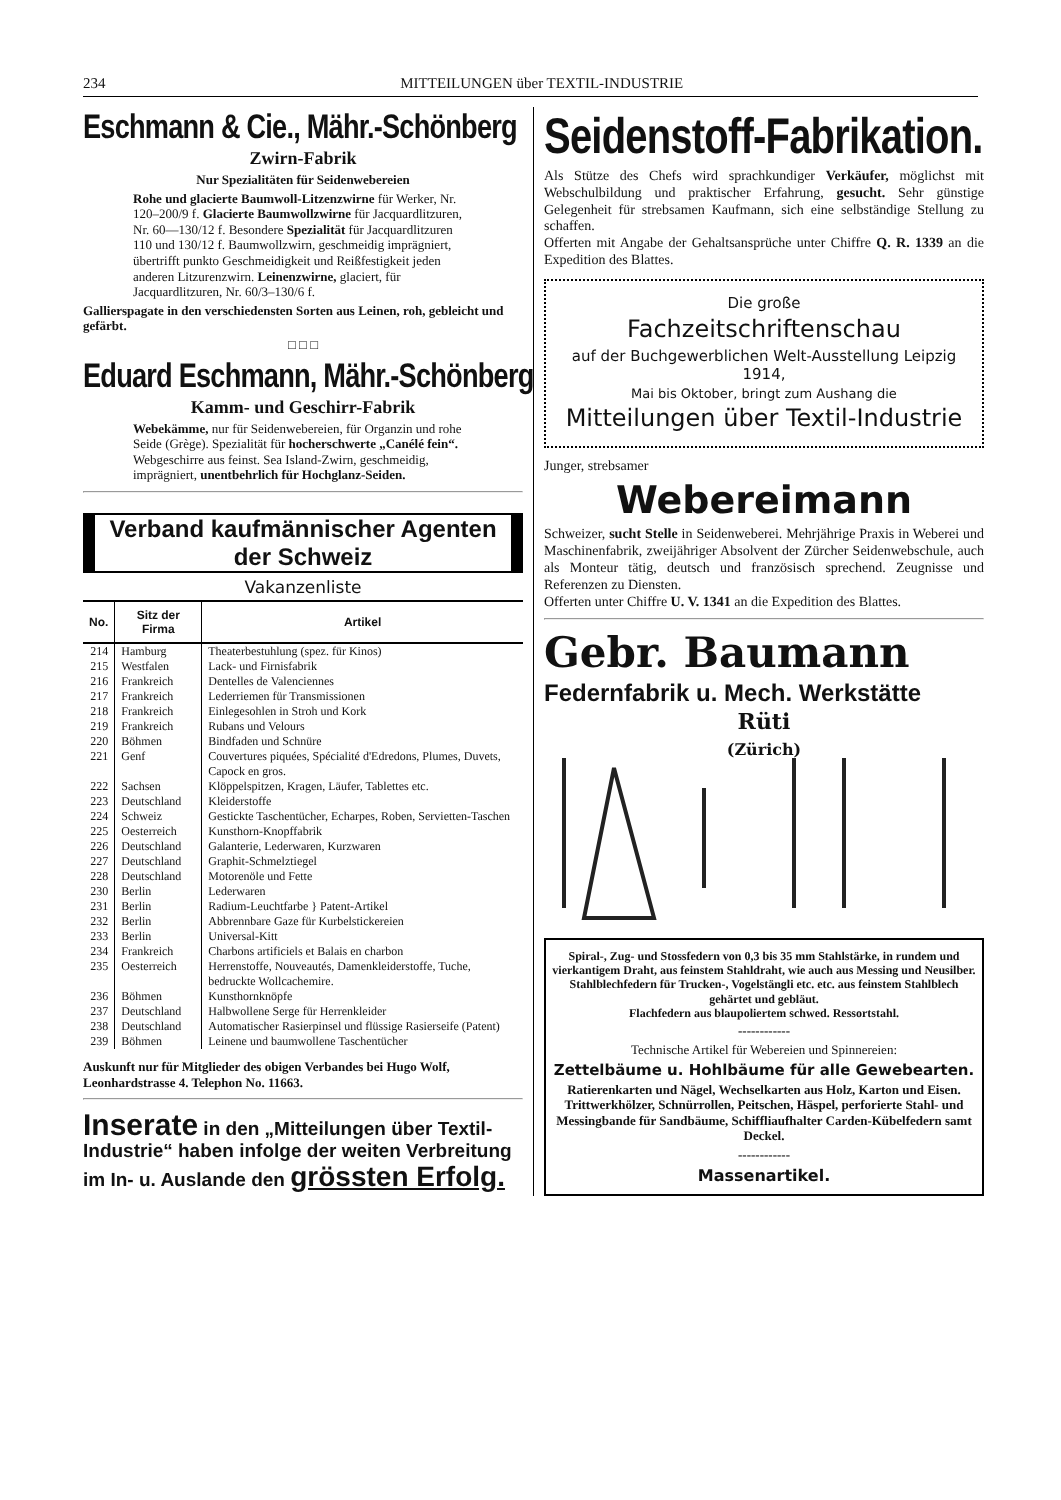234 MITTEILUNGEN über TEXTIL-INDUSTRIE
Eschmann & Cie., Mähr.-Schönberg
Zwirn-Fabrik
Nur Spezialitäten für Seidenwebereien
Rohe und glacierte Baumwoll-Litzenzwirne für Werker, Nr. 120–200/9 f. Glacierte Baumwollzwirne für Jacquardlitzuren, Nr. 60—130/12 f. Besondere Spezialität für Jacquardlitzuren 110 und 130/12 f. Baumwollzwirn, geschmeidig imprägniert, übertrifft punkto Geschmeidigkeit und Reißfestigkeit jeden anderen Litzurenzwirn. Leinenzwirne, glaciert, für Jacquardlitzuren, Nr. 60/3–130/6 f.
Gallierspagate in den verschiedensten Sorten aus Leinen, roh, gebleicht und gefärbt.
□ □ □
Eduard Eschmann, Mähr.-Schönberg
Kamm- und Geschirr-Fabrik
Webekämme, nur für Seidenwebereien, für Organzin und rohe Seide (Grège). Spezialität für hocherschwerte „Canélé fein“. Webgeschirre aus feinst. Sea Island-Zwirn, geschmeidig, imprägniert, unentbehrlich für Hochglanz-Seiden.
Verband kaufmännischer Agenten der Schweiz
Vakanzenliste
| No. | Sitz der Firma | Artikel |
| --- | --- | --- |
| 214 | Hamburg | Theaterbestuhlung (spez. für Kinos) |
| 215 | Westfalen | Lack- und Firnisfabrik |
| 216 | Frankreich | Dentelles de Valenciennes |
| 217 | Frankreich | Lederriemen für Transmissionen |
| 218 | Frankreich | Einlegesohlen in Stroh und Kork |
| 219 | Frankreich | Rubans und Velours |
| 220 | Böhmen | Bindfaden und Schnüre |
| 221 | Genf | Couvertures piquées, Spécialité d'Edredons, Plumes, Duvets, Capock en gros. |
| 222 | Sachsen | Klöppelspitzen, Kragen, Läufer, Tablettes etc. |
| 223 | Deutschland | Kleiderstoffe |
| 224 | Schweiz | Gestickte Taschentücher, Echarpes, Roben, Servietten-Taschen |
| 225 | Oesterreich | Kunsthorn-Knopffabrik |
| 226 | Deutschland | Galanterie, Lederwaren, Kurzwaren |
| 227 | Deutschland | Graphit-Schmelztiegel |
| 228 | Deutschland | Motorenöle und Fette |
| 230 | Berlin | Lederwaren |
| 231 | Berlin | Radium-Leuchtfarbe } Patent-Artikel |
| 232 | Berlin | Abbrennbare Gaze für Kurbelstickereien |
| 233 | Berlin | Universal-Kitt |
| 234 | Frankreich | Charbons artificiels et Balais en charbon |
| 235 | Oesterreich | Herrenstoffe, Nouveautés, Damenkleiderstoffe, Tuche, bedruckte Wollcachemire. |
| 236 | Böhmen | Kunsthornknöpfe |
| 237 | Deutschland | Halbwollene Serge für Herrenkleider |
| 238 | Deutschland | Automatischer Rasierpinsel und flüssige Rasierseife (Patent) |
| 239 | Böhmen | Leinene und baumwollene Taschentücher |
Auskunft nur für Mitglieder des obigen Verbandes bei Hugo Wolf, Leonhardstrasse 4. Telephon No. 11663.
Inserate in den „Mitteilungen über Textil-Industrie“ haben infolge der weiten Verbreitung im In- u. Auslande den grössten Erfolg.
Seidenstoff-Fabrikation.
Als Stütze des Chefs wird sprachkundiger Verkäufer, möglichst mit Webschulbildung und praktischer Erfahrung, gesucht. Sehr günstige Gelegenheit für strebsamen Kaufmann, sich eine selbständige Stellung zu schaffen.
Offerten mit Angabe der Gehaltsansprüche unter Chiffre Q. R. 1339 an die Expedition des Blattes.
Die große
Fachzeitschriftenschau
auf der Buchgewerblichen Welt-Ausstellung Leipzig 1914,
Mai bis Oktober, bringt zum Aushang die
Mitteilungen über Textil-Industrie
Junger, strebsamer
Webereimann
Schweizer, sucht Stelle in Seidenweberei. Mehrjährige Praxis in Weberei und Maschinenfabrik, zweijähriger Absolvent der Zürcher Seidenwebschule, auch als Monteur tätig, deutsch und französisch sprechend. Zeugnisse und Referenzen zu Diensten.
Offerten unter Chiffre U. V. 1341 an die Expedition des Blattes.
Gebr. Baumann
Federnfabrik u. Mech. Werkstätte
Rüti
(Zürich)
Spiral-, Zug- und Stossfedern von 0,3 bis 35 mm Stahlstärke, in rundem und vierkantigem Draht, aus feinstem Stahldraht, wie auch aus Messing und Neusilber.
Stahlblechfedern für Trucken-, Vogelstängli etc. etc. aus feinstem Stahlblech gehärtet und gebläut.
Flachfedern aus blaupoliertem schwed. Ressortstahl.
------------
Technische Artikel für Webereien und Spinnereien:
Zettelbäume u. Hohlbäume für alle Gewebearten.
Ratierenkarten und Nägel, Wechselkarten aus Holz, Karton und Eisen. Trittwerkhölzer, Schnürrollen, Peitschen, Häspel, perforierte Stahl- und Messingbande für Sandbäume, Schiffliaufhalter Carden-Kübelfedern samt Deckel.
------------
Massenartikel.